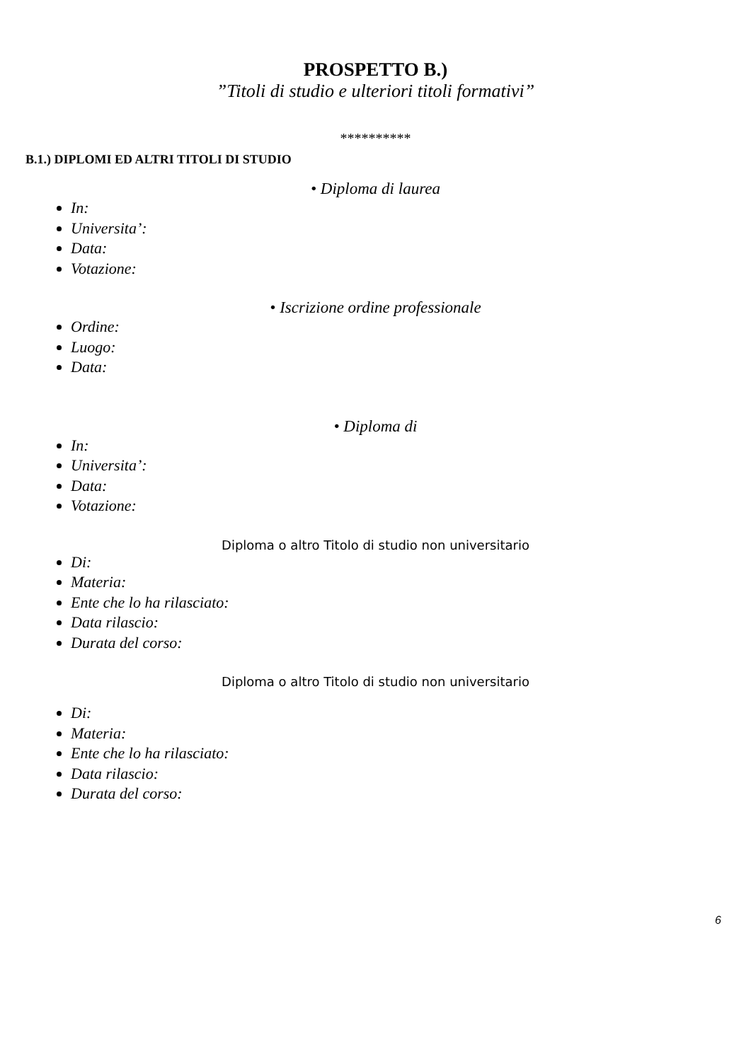PROSPETTO B.)
”Titoli di studio e ulteriori titoli formativi”
**********
B.1.) DIPLOMI ED ALTRI TITOLI DI STUDIO
• Diploma di laurea
In:
Universita’:
Data:
Votazione:
• Iscrizione ordine professionale
Ordine:
Luogo:
Data:
• Diploma di
In:
Universita’:
Data:
Votazione:
Diploma o altro Titolo di studio non universitario
Di:
Materia:
Ente che lo ha rilasciato:
Data rilascio:
Durata del corso:
Diploma o altro Titolo di studio non universitario
Di:
Materia:
Ente che lo ha rilasciato:
Data rilascio:
Durata del corso:
6